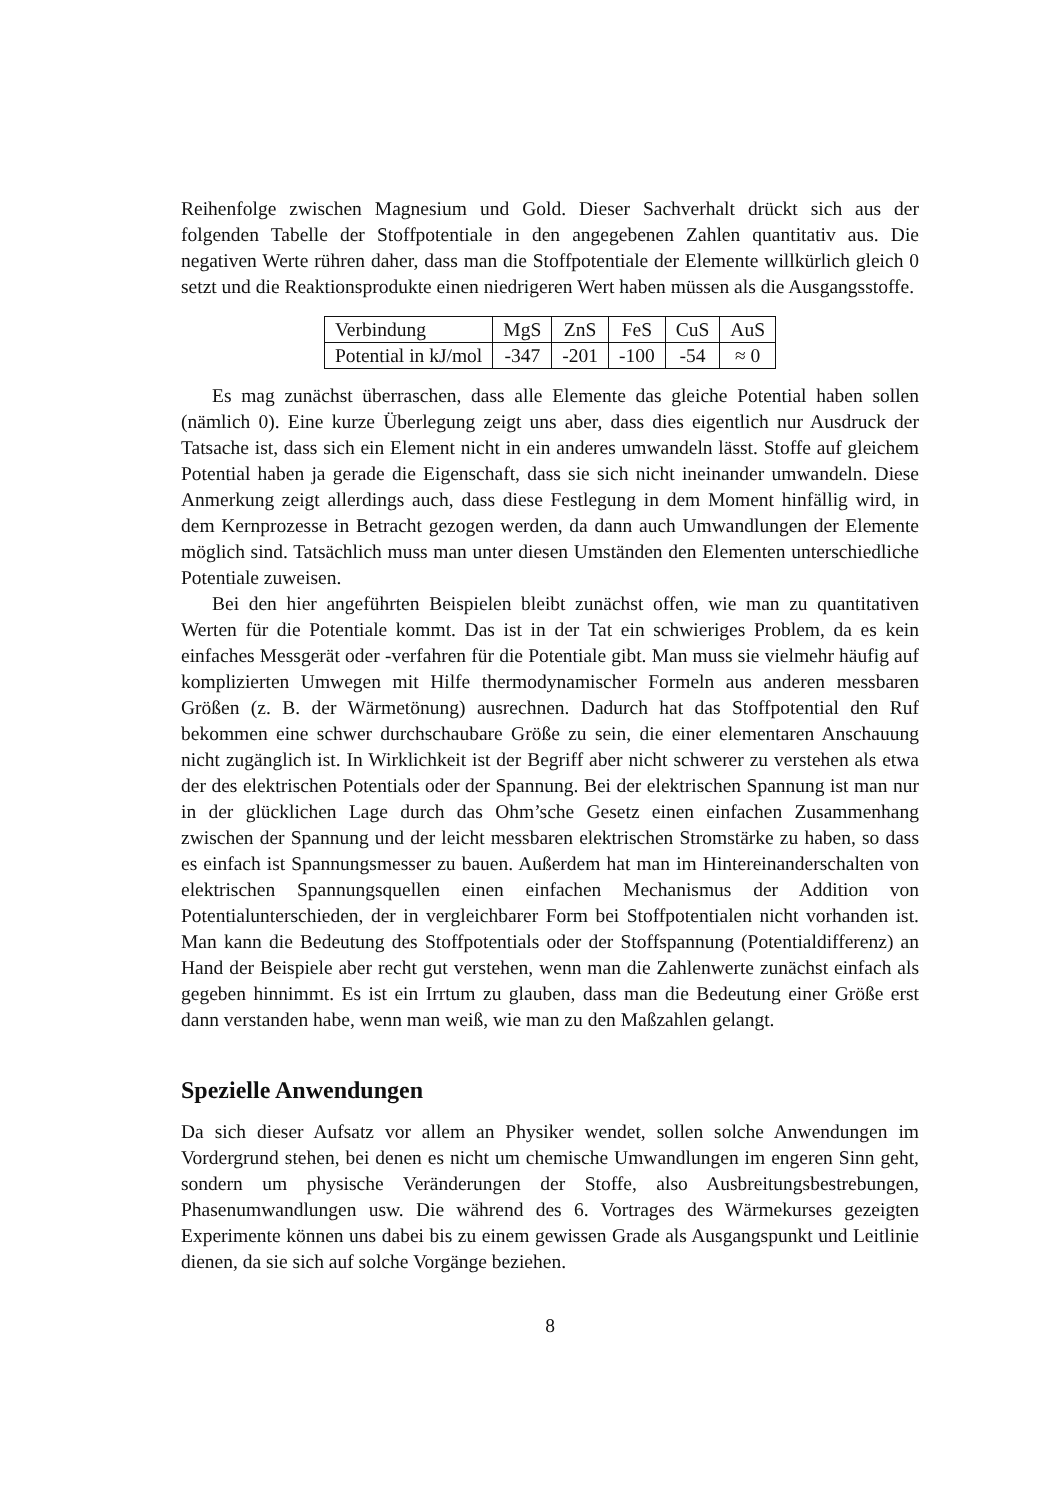Reihenfolge zwischen Magnesium und Gold. Dieser Sachverhalt drückt sich aus der folgenden Tabelle der Stoffpotentiale in den angegebenen Zahlen quantitativ aus. Die negativen Werte rühren daher, dass man die Stoffpotentiale der Elemente willkürlich gleich 0 setzt und die Reaktionsprodukte einen niedrigeren Wert haben müssen als die Ausgangsstoffe.
| Verbindung | MgS | ZnS | FeS | CuS | AuS |
| Potential in kJ/mol | -347 | -201 | -100 | -54 | ≈ 0 |
Es mag zunächst überraschen, dass alle Elemente das gleiche Potential haben sollen (nämlich 0). Eine kurze Überlegung zeigt uns aber, dass dies eigentlich nur Ausdruck der Tatsache ist, dass sich ein Element nicht in ein anderes umwandeln lässt. Stoffe auf gleichem Potential haben ja gerade die Eigenschaft, dass sie sich nicht ineinander umwandeln. Diese Anmerkung zeigt allerdings auch, dass diese Festlegung in dem Moment hinfällig wird, in dem Kernprozesse in Betracht gezogen werden, da dann auch Umwandlungen der Elemente möglich sind. Tatsächlich muss man unter diesen Umständen den Elementen unterschiedliche Potentiale zuweisen.
Bei den hier angeführten Beispielen bleibt zunächst offen, wie man zu quantitativen Werten für die Potentiale kommt. Das ist in der Tat ein schwieriges Problem, da es kein einfaches Messgerät oder -verfahren für die Potentiale gibt. Man muss sie vielmehr häufig auf komplizierten Umwegen mit Hilfe thermodynamischer Formeln aus anderen messbaren Größen (z. B. der Wärmetönung) ausrechnen. Dadurch hat das Stoffpotential den Ruf bekommen eine schwer durchschaubare Größe zu sein, die einer elementaren Anschauung nicht zugänglich ist. In Wirklichkeit ist der Begriff aber nicht schwerer zu verstehen als etwa der des elektrischen Potentials oder der Spannung. Bei der elektrischen Spannung ist man nur in der glücklichen Lage durch das Ohm’sche Gesetz einen einfachen Zusammenhang zwischen der Spannung und der leicht messbaren elektrischen Stromstärke zu haben, so dass es einfach ist Spannungsmesser zu bauen. Außerdem hat man im Hintereinanderschalten von elektrischen Spannungsquellen einen einfachen Mechanismus der Addition von Potentialunterschieden, der in vergleichbarer Form bei Stoffpotentialen nicht vorhanden ist. Man kann die Bedeutung des Stoffpotentials oder der Stoffspannung (Potentialdifferenz) an Hand der Beispiele aber recht gut verstehen, wenn man die Zahlenwerte zunächst einfach als gegeben hinnimmt. Es ist ein Irrtum zu glauben, dass man die Bedeutung einer Größe erst dann verstanden habe, wenn man weiß, wie man zu den Maßzahlen gelangt.
Spezielle Anwendungen
Da sich dieser Aufsatz vor allem an Physiker wendet, sollen solche Anwendungen im Vordergrund stehen, bei denen es nicht um chemische Umwandlungen im engeren Sinn geht, sondern um physische Veränderungen der Stoffe, also Ausbreitungsbestrebungen, Phasenumwandlungen usw. Die während des 6. Vortrages des Wärmekurses gezeigten Experimente können uns dabei bis zu einem gewissen Grade als Ausgangspunkt und Leitlinie dienen, da sie sich auf solche Vorgänge beziehen.
8